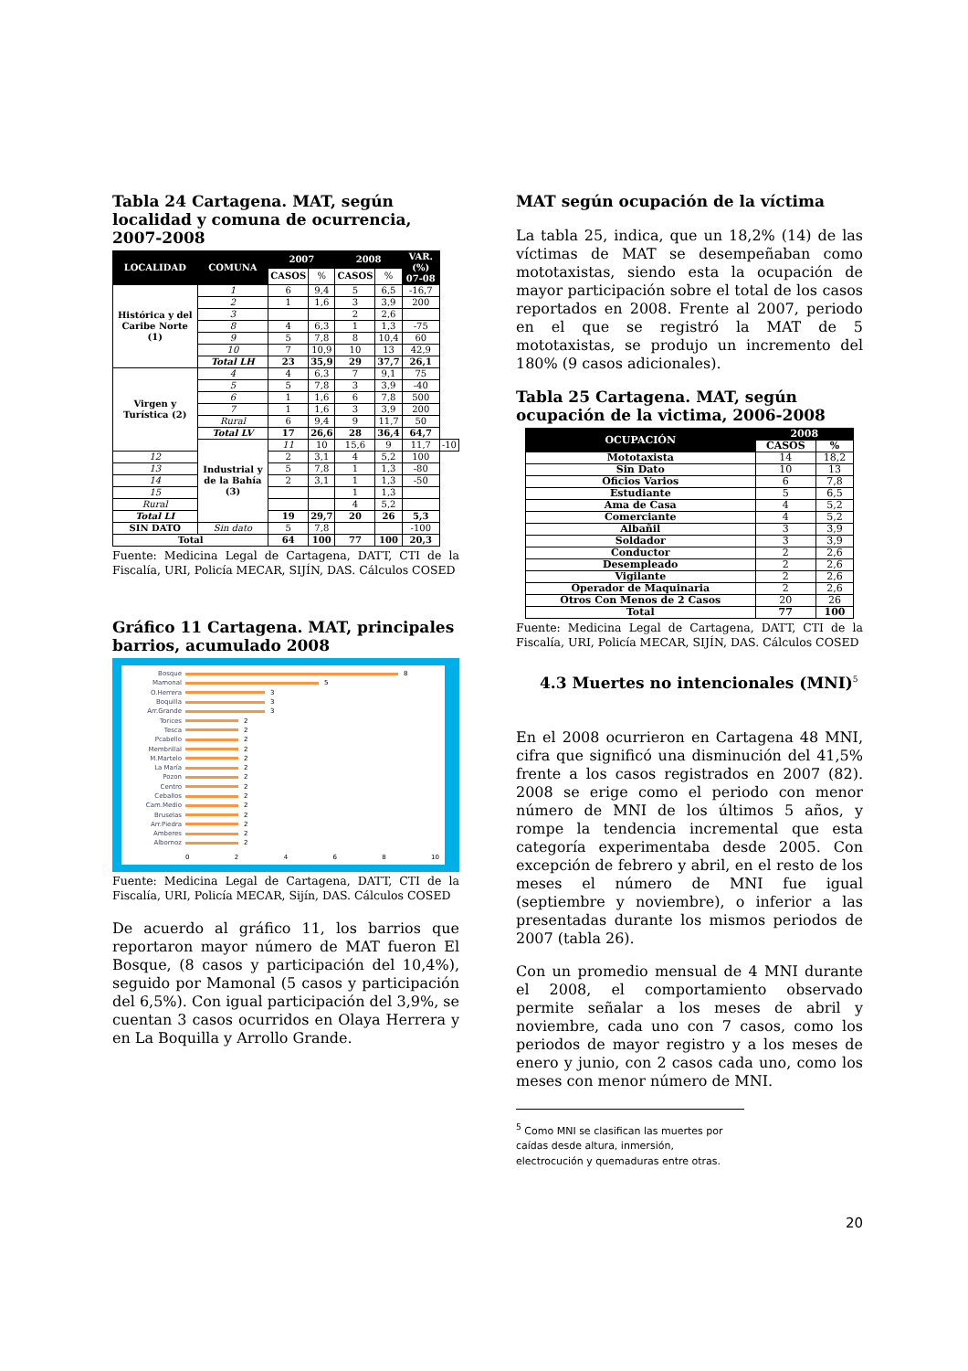Tabla 24 Cartagena. MAT, según localidad y comuna de ocurrencia, 2007-2008
| LOCALIDAD | COMUNA | 2007 | | 2008 | | VAR.(%) 07-08 | |
| --- | --- | --- | --- | --- | --- | --- | --- |
| | | CASOS | % | CASOS | % | | |
| Histórica y del Caribe Norte (1) | 1 | 6 | 9,4 | 5 | 6,5 | -16,7 | |
| | 2 | 1 | 1,6 | 3 | 3,9 | 200 | |
| | 3 | | | 2 | 2,6 | | |
| | 8 | 4 | 6,3 | 1 | 1,3 | -75 | |
| | 9 | 5 | 7,8 | 8 | 10,4 | 60 | |
| | 10 | 7 | 10,9 | 10 | 13 | 42,9 | |
| | Total LH | 23 | 35,9 | 29 | 37,7 | 26,1 | |
| Virgen y Turística (2) | 4 | 4 | 6,3 | 7 | 9,1 | 75 | |
| | 5 | 5 | 7,8 | 3 | 3,9 | -40 | |
| | 6 | 1 | 1,6 | 6 | 7,8 | 500 | |
| | 7 | 1 | 1,6 | 3 | 3,9 | 200 | |
| | Rural | 6 | 9,4 | 9 | 11,7 | 50 | |
| | Total LV | 17 | 26,6 | 28 | 36,4 | 64,7 | |
| | Industrial y de la Bahía (3) | 11 | 10 | 15,6 | 9 | 11,7 | -10 |
| 12 | | 2 | 3,1 | 4 | 5,2 | 100 | |
| 13 | | 5 | 7,8 | 1 | 1,3 | -80 | |
| 14 | | 2 | 3,1 | 1 | 1,3 | -50 | |
| 15 | | | | 1 | 1,3 | | |
| Rural | | | | 4 | 5,2 | | |
| Total LI | | 19 | 29,7 | 20 | 26 | 5,3 | |
| SIN DATO | Sin dato | 5 | 7,8 | | | -100 | |
| Total | | 64 | 100 | 77 | 100 | 20,3 | |
Fuente: Medicina Legal de Cartagena, DATT, CTI de la Fiscalía, URI, Policía MECAR, SIJÍN, DAS. Cálculos COSED
Gráfico 11 Cartagena. MAT, principales barrios, acumulado 2008
Bosque 8
Mamonal 5
O.Herrera 3
Boquilla 3
Arr.Grande 3
Torices 2
Tesca 2
Pcabello 2
Membrillal 2
M.Martelo 2
La María 2
Pozon 2
Centro 2
Ceballos 2
Cam.Medio 2
Bruselas 2
Arr.Piedra 2
Amberes 2
Albornoz 2
0 2 4 6 8 10
Fuente: Medicina Legal de Cartagena, DATT, CTI de la Fiscalía, URI, Policía MECAR, Sijín, DAS. Cálculos COSED
De acuerdo al gráfico 11, los barrios que reportaron mayor número de MAT fueron El Bosque, (8 casos y participación del 10,4%), seguido por Mamonal (5 casos y participación del 6,5%). Con igual participación del 3,9%, se cuentan 3 casos ocurridos en Olaya Herrera y en La Boquilla y Arrollo Grande.
MAT según ocupación de la víctima
La tabla 25, indica, que un 18,2% (14) de las víctimas de MAT se desempeñaban como mototaxistas, siendo esta la ocupación de mayor participación sobre el total de los casos reportados en 2008. Frente al 2007, periodo en el que se registró la MAT de 5 mototaxistas, se produjo un incremento del 180% (9 casos adicionales).
Tabla 25 Cartagena. MAT, según ocupación de la victima, 2006-2008
| OCUPACIÓN | 2008 | |
| --- | --- | --- |
| | CASOS | % |
| Mototaxista | 14 | 18,2 |
| Sin Dato | 10 | 13 |
| Oficios Varios | 6 | 7,8 |
| Estudiante | 5 | 6,5 |
| Ama de Casa | 4 | 5,2 |
| Comerciante | 4 | 5,2 |
| Albañil | 3 | 3,9 |
| Soldador | 3 | 3,9 |
| Conductor | 2 | 2,6 |
| Desempleado | 2 | 2,6 |
| Vigilante | 2 | 2,6 |
| Operador de Maquinaria | 2 | 2,6 |
| Otros Con Menos de 2 Casos | 20 | 26 |
| Total | 77 | 100 |
Fuente: Medicina Legal de Cartagena, DATT, CTI de la Fiscalía, URI, Policía MECAR, SIJÍN, DAS. Cálculos COSED
4.3 Muertes no intencionales (MNI)<sup>5</sup>
En el 2008 ocurrieron en Cartagena 48 MNI, cifra que significó una disminución del 41,5% frente a los casos registrados en 2007 (82). 2008 se erige como el periodo con menor número de MNI de los últimos 5 años, y rompe la tendencia incremental que esta categoría experimentaba desde 2005. Con excepción de febrero y abril, en el resto de los meses el número de MNI fue igual (septiembre y noviembre), o inferior a las presentadas durante los mismos periodos de 2007 (tabla 26).
Con un promedio mensual de 4 MNI durante el 2008, el comportamiento observado permite señalar a los meses de abril y noviembre, cada uno con 7 casos, como los periodos de mayor registro y a los meses de enero y junio, con 2 casos cada uno, como los meses con menor número de MNI.
<sup>5</sup> Como MNI se clasifican las muertes por caídas desde altura, inmersión, electrocución y quemaduras entre otras.
20